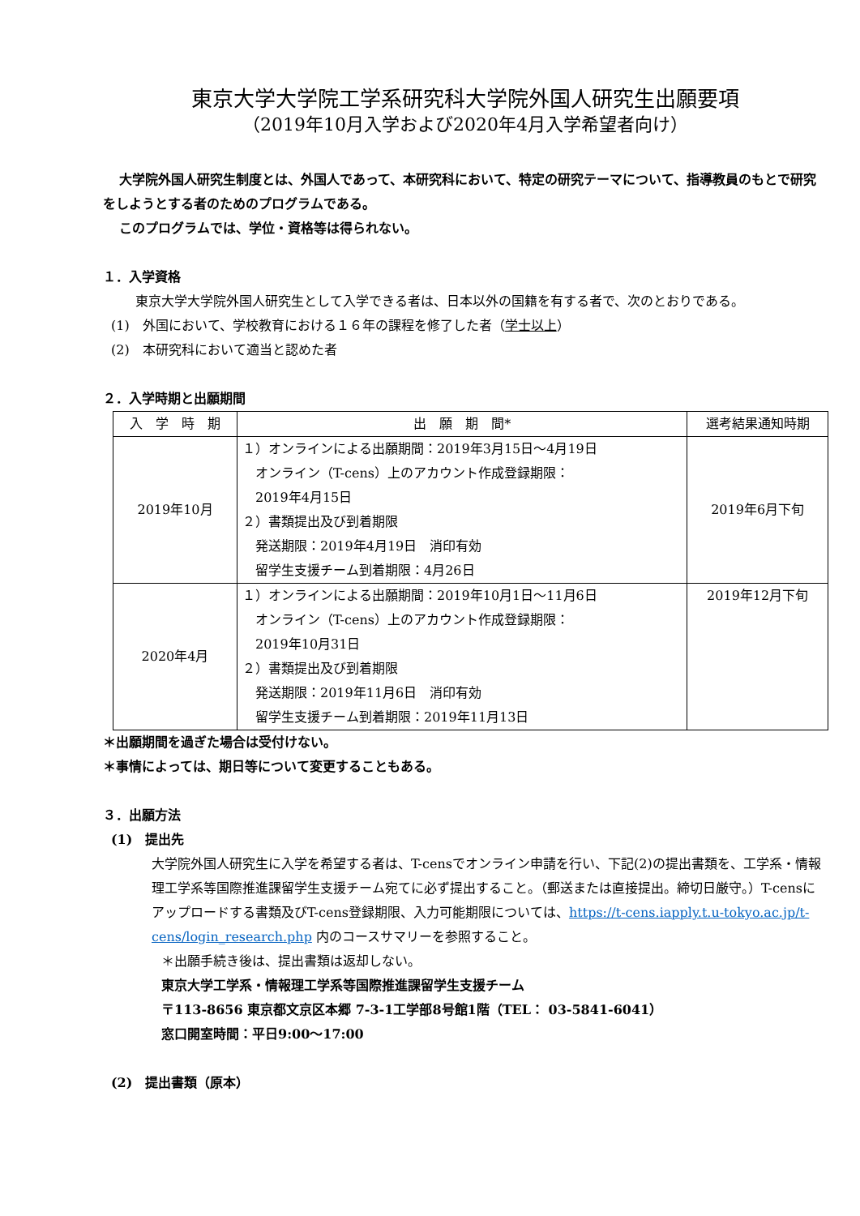東京大学大学院工学系研究科大学院外国人研究生出願要項
（2019年10月入学および2020年4月入学希望者向け）
大学院外国人研究生制度とは、外国人であって、本研究科において、特定の研究テーマについて、指導教員のもとで研究をしようとする者のためのプログラムである。
このプログラムでは、学位・資格等は得られない。
１．入学資格
東京大学大学院外国人研究生として入学できる者は、日本以外の国籍を有する者で、次のとおりである。
(1)　外国において、学校教育における１６年の課程を修了した者（学士以上）
(2)　本研究科において適当と認めた者
２．入学時期と出願期間
| 入 学 時 期 | 出 願 期 間* | 選考結果通知時期 |
| --- | --- | --- |
| 2019年10月 | １）オンラインによる出願期間：2019年3月15日～4月19日 オンライン（T-cens）上のアカウント作成登録期限： 2019年4月15日 ２）書類提出及び到着期限 発送期限：2019年4月19日 消印有効 留学生支援チーム到着期限：4月26日 | 2019年6月下旬 |
| 2020年4月 | １）オンラインによる出願期間：2019年10月1日～11月6日 オンライン（T-cens）上のアカウント作成登録期限： 2019年10月31日 ２）書類提出及び到着期限 発送期限：2019年11月6日 消印有効 留学生支援チーム到着期限：2019年11月13日 | 2019年12月下旬 |
＊出願期間を過ぎた場合は受付けない。
＊事情によっては、期日等について変更することもある。
３．出願方法
(1)　提出先
大学院外国人研究生に入学を希望する者は、T-censでオンライン申請を行い、下記(2)の提出書類を、工学系・情報理工学系等国際推進課留学生支援チーム宛てに必ず提出すること。（郵送または直接提出。締切日厳守。）T-censにアップロードする書類及びT-cens登録期限、入力可能期限については、https://t-cens.iapply.t.u-tokyo.ac.jp/t-cens/login_research.php 内のコースサマリーを参照すること。
＊出願手続き後は、提出書類は返却しない。
東京大学工学系・情報理工学系等国際推進課留学生支援チーム
〒113-8656 東京都文京区本郷 7-3-1工学部8号館1階（TEL： 03-5841-6041）
窓口開室時間：平日9:00～17:00
(2)　提出書類（原本）